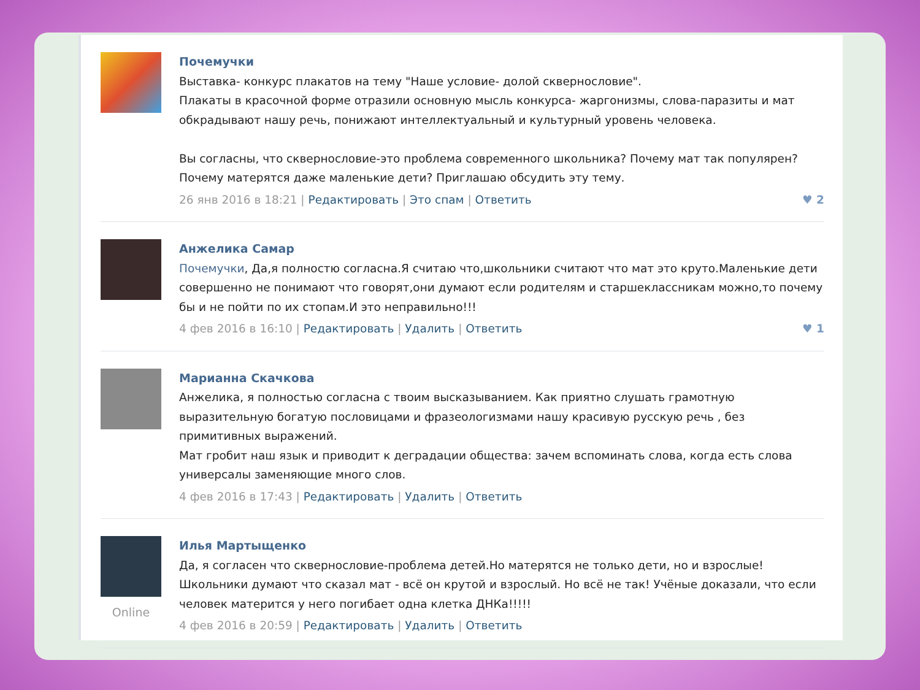Почемучки
Выставка- конкурс плакатов на тему "Наше условие- долой сквернословие".
Плакаты в красочной форме отразили основную мысль конкурса- жаргонизмы, слова-паразиты и мат обкрадывают нашу речь, понижают интеллектуальный и культурный уровень человека.
Вы согласны, что сквернословие-это проблема современного школьника? Почему мат так популярен? Почему матерятся даже маленькие дети? Приглашаю обсудить эту тему.
26 янв 2016 в 18:21 | Редактировать | Это спам | Ответить ♥ 2
Анжелика Самар
Почемучки, Да,я полностю согласна.Я считаю что,школьники считают что мат это круто.Маленькие дети совершенно не понимают что говорят,они думают если родителям и старшеклассникам можно,то почему бы и не пойти по их стопам.И это неправильно!!!
4 фев 2016 в 16:10 | Редактировать | Удалить | Ответить ♥ 1
Марианна Скачкова
Анжелика, я полностью согласна с твоим высказыванием. Как приятно слушать грамотную выразительную богатую пословицами и фразеологизмами нашу красивую русскую речь , без примитивных выражений.
Мат гробит наш язык и приводит к деградации общества: зачем вспоминать слова, когда есть слова универсалы заменяющие много слов.
4 фев 2016 в 17:43 | Редактировать | Удалить | Ответить
Online
Илья Мартыщенко
Да, я согласен что сквернословие-проблема детей.Но матерятся не только дети, но и взрослые! Школьники думают что сказал мат - всё он крутой и взрослый. Но всё не так! Учёные доказали, что если человек матерится у него погибает одна клетка ДНКа!!!!!
4 фев 2016 в 20:59 | Редактировать | Удалить | Ответить